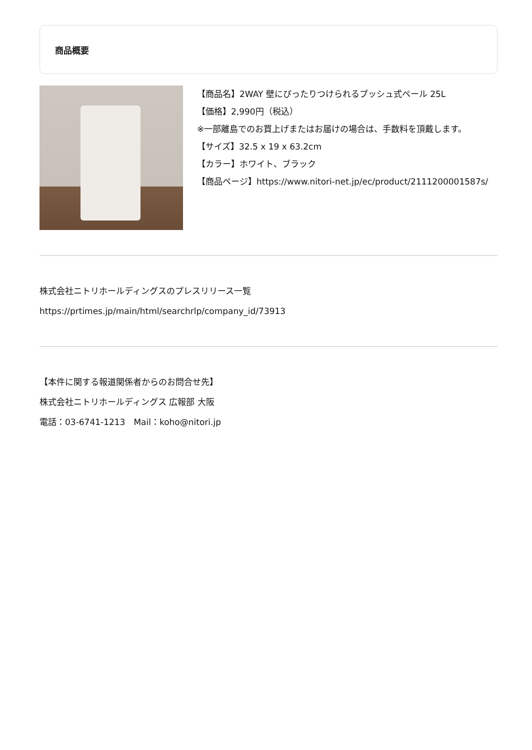商品概要
【商品名】2WAY 壁にぴったりつけられるプッシュ式ペール 25L
【価格】2,990円（税込）
※一部離島でのお買上げまたはお届けの場合は、手数料を頂戴します。
【サイズ】32.5 x 19 x 63.2cm
【カラー】ホワイト、ブラック
【商品ページ】https://www.nitori-net.jp/ec/product/2111200001587s/
株式会社ニトリホールディングスのプレスリリース一覧
https://prtimes.jp/main/html/searchrlp/company_id/73913
【本件に関する報道関係者からのお問合せ先】
株式会社ニトリホールディングス 広報部 大阪
電話：03-6741-1213　Mail：koho@nitori.jp